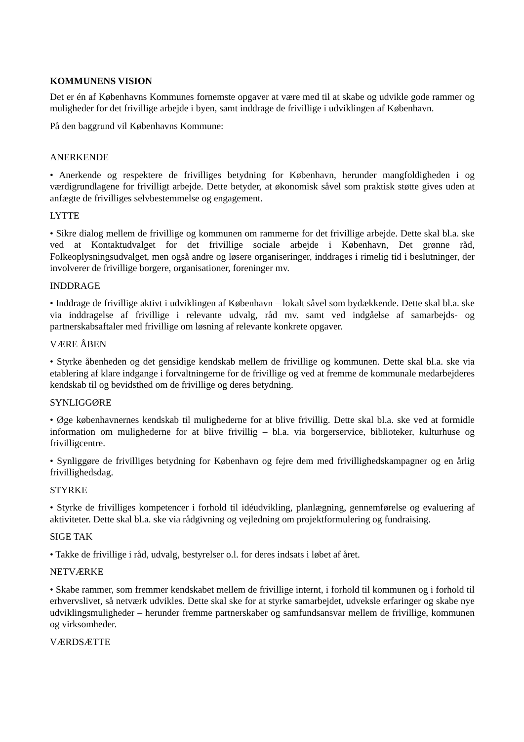KOMMUNENS VISION
Det er én af Københavns Kommunes fornemste opgaver at være med til at skabe og udvikle gode rammer og muligheder for det frivillige arbejde i byen, samt inddrage de frivillige i udviklingen af København.
På den baggrund vil Københavns Kommune:
ANERKENDE
• Anerkende og respektere de frivilliges betydning for København, herunder mangfoldigheden i og værdigrundlagene for frivilligt arbejde. Dette betyder, at økonomisk såvel som praktisk støtte gives uden at anfægte de frivilliges selvbestemmelse og engagement.
LYTTE
• Sikre dialog mellem de frivillige og kommunen om rammerne for det frivillige arbejde. Dette skal bl.a. ske ved at Kontaktudvalget for det frivillige sociale arbejde i København, Det grønne råd, Folkeoplysningsudvalget, men også andre og løsere organiseringer, inddrages i rimelig tid i beslutninger, der involverer de frivillige borgere, organisationer, foreninger mv.
INDDRAGE
• Inddrage de frivillige aktivt i udviklingen af København – lokalt såvel som bydækkende. Dette skal bl.a. ske via inddragelse af frivillige i relevante udvalg, råd mv. samt ved indgåelse af samarbejds- og partnerskabsaftaler med frivillige om løsning af relevante konkrete opgaver.
VÆRE ÅBEN
• Styrke åbenheden og det gensidige kendskab mellem de frivillige og kommunen. Dette skal bl.a. ske via etablering af klare indgange i forvaltningerne for de frivillige og ved at fremme de kommunale medarbejderes kendskab til og bevidsthed om de frivillige og deres betydning.
SYNLIGGØRE
• Øge københavnernes kendskab til mulighederne for at blive frivillig. Dette skal bl.a. ske ved at formidle information om mulighederne for at blive frivillig – bl.a. via borgerservice, biblioteker, kulturhuse og frivilligcentre.
• Synliggøre de frivilliges betydning for København og fejre dem med frivillighedskampagner og en årlig frivillighedsdag.
STYRKE
• Styrke de frivilliges kompetencer i forhold til idéudvikling, planlægning, gennemførelse og evaluering af aktiviteter. Dette skal bl.a. ske via rådgivning og vejledning om projektformulering og fundraising.
SIGE TAK
• Takke de frivillige i råd, udvalg, bestyrelser o.l. for deres indsats i løbet af året.
NETVÆRKE
• Skabe rammer, som fremmer kendskabet mellem de frivillige internt, i forhold til kommunen og i forhold til erhvervslivet, så netværk udvikles. Dette skal ske for at styrke samarbejdet, udveksle erfaringer og skabe nye udviklingsmuligheder – herunder fremme partnerskaber og samfundsansvar mellem de frivillige, kommunen og virksomheder.
VÆRDSÆTTE